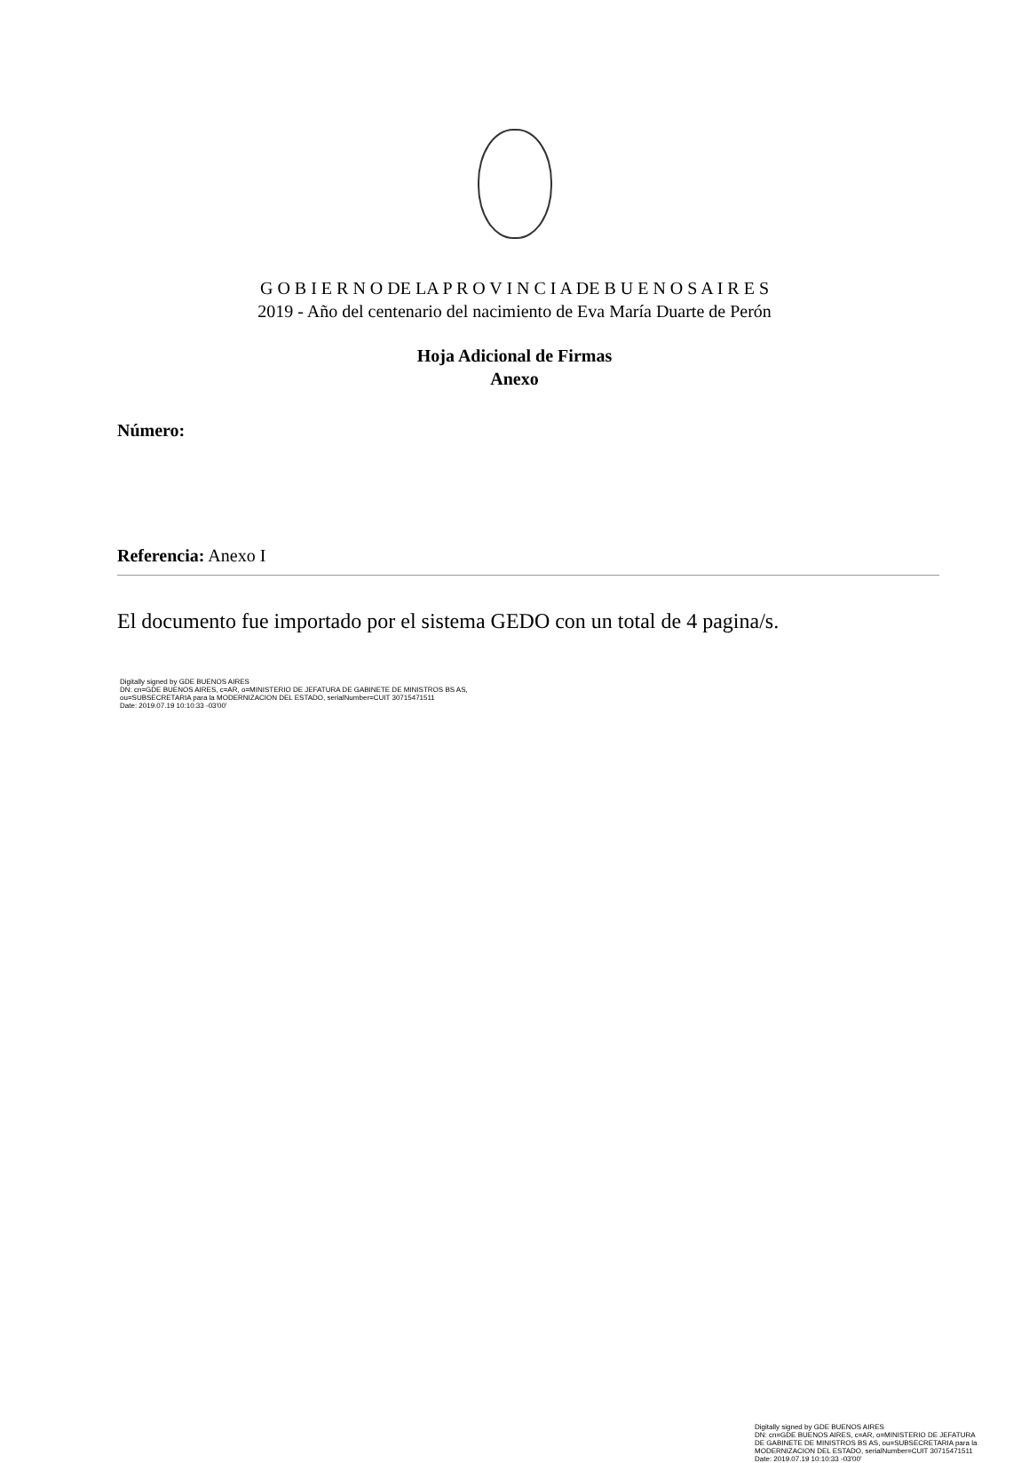G O B I E R N O DE LA P R O V I N C I A DE B U E N O S A I R E S
2019 - Año del centenario del nacimiento de Eva María Duarte de Perón
Hoja Adicional de Firmas
Anexo
Número:
Referencia: Anexo I
El documento fue importado por el sistema GEDO con un total de 4 pagina/s.
Digitally signed by GDE BUENOS AIRES
DN: cn=GDE BUENOS AIRES, c=AR, o=MINISTERIO DE JEFATURA DE GABINETE DE MINISTROS BS AS,
ou=SUBSECRETARIA para la MODERNIZACION DEL ESTADO, serialNumber=CUIT 30715471511
Date: 2019.07.19 10:10:33 -03'00'
Digitally signed by GDE BUENOS AIRES
DN: cn=GDE BUENOS AIRES, c=AR, o=MINISTERIO DE JEFATURA DE GABINETE DE MINISTROS BS AS, ou=SUBSECRETARIA para la MODERNIZACION DEL ESTADO, serialNumber=CUIT 30715471511
Date: 2019.07.19 10:10:33 -03'00'